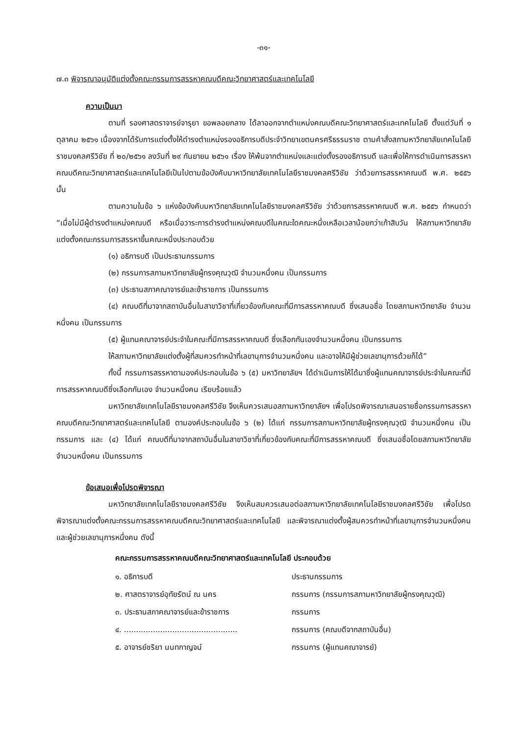-๓๑-
๗.๓ พิจารณาอนุมัติแต่งตั้งคณะกรรมการสรรหาคณบดีคณะวิทยาศาสตร์และเทคโนโลยี
ความเป็นมา
ตามที่ รองศาสตราจารย์จารุยา ขอพลอยกลาง ได้ลาออกจากตำแหน่งคณบดีคณะวิทยาศาสตร์และเทคโนโลยี ตั้งแต่วันที่ ๑ ตุลาคม ๒๕๖๑ เนื่องจากได้รับการแต่งตั้งให้ดำรงตำแหน่งรองอธิการบดีประจำวิทยาเขตนครศรีธรรมราช ตามคำสั่งสภามหาวิทยาลัยเทคโนโลยีราชมงคลศรีวิชัย ที่ ๒๐/๒๕๖๑ ลงวันที่ ๒๙ กันยายน ๒๕๖๑ เรื่อง ให้พ้นจากตำแหน่งและแต่งตั้งรองอธิการบดี และเพื่อให้การดำเนินการสรรหาคณบดีคณะวิทยาศาสตร์และเทคโนโลยีเป็นไปตามข้อบังคับมาหาวิทยาลัยเทคโนโลยีราชมงคลศรีวิชัย ว่าด้วยการสรรหาคณบดี พ.ศ. ๒๕๕๖ นั้น
ตามความในข้อ ๖ แห่งข้อบังคับมหาวิทยาลัยเทคโนโลยีราชมงคลศรีวิชัย ว่าด้วยการสรรหาคณบดี พ.ศ. ๒๕๕๖ กำหนดว่า “เมื่อไม่มีผู้ดำรงตำแหน่งคณบดี หรือเมื่อวาระการดำรงตำแหน่งคณบดีในคณะใดคณะหนึ่งเหลือเวลาน้อยกว่าเก้าสิบวัน ให้สภามหาวิทยาลัยแต่งตั้งคณะกรรมการสรรหาขึ้นคณะหนึ่งประกอบด้วย
(๑) อธิการบดี เป็นประธานกรรมการ
(๒) กรรมการสภามหาวิทยาลัยผู้ทรงคุณวุฒิ จำนวนหนึ่งคน เป็นกรรมการ
(๓) ประธานสภาคณาจารย์และข้าราชการ เป็นกรรมการ
(๔) คณบดีที่มาจากสถาบันอื่นในสาขาวิชาที่เกี่ยวข้องกับคณะที่มีการสรรหาคณบดี ซึ่งเสนอชื่อ โดยสภามหาวิทยาลัย จำนวนหนึ่งคน เป็นกรรมการ
(๕) ผู้แทนคณาจารย์ประจำในคณะที่มีการสรรหาคณบดี ซึ่งเลือกกันเองจำนวนหนึ่งคน เป็นกรรมการ
ให้สภามหาวิทยาลัยแต่งตั้งผู้ที่สมควรทำหน้าที่เลขานุการจำนวนหนึ่งคน และอาจให้มีผู้ช่วยเลขานุการด้วยก็ได้”
ทั้งนี้ กรรมการสรรหาตามองค์ประกอบในข้อ ๖ (๕) มหาวิทยาลัยฯ ได้ดำเนินการให้ได้มาซึ่งผู้แทนคณาจารย์ประจำในคณะที่มีการสรรหาคณบดีซึ่งเลือกกันเอง จำนวนหนึ่งคน เรียบร้อยแล้ว
มหาวิทยาลัยเทคโนโลยีราชมงคลศรีวิชัย จึงเห็นควรเสนอสภามหาวิทยาลัยฯ เพื่อโปรดพิจารณาเสนอรายชื่อกรรมการสรรหาคณบดีคณะวิทยาศาสตร์และเทคโนโลยี ตามองค์ประกอบในข้อ ๖ (๒) ได้แก่ กรรมการสภามหาวิทยาลัยผู้ทรงคุณวุฒิ จำนวนหนึ่งคน เป็นกรรมการ และ (๔) ได้แก่ คณบดีที่มาจากสถาบันอื่นในสาขาวิชาที่เกี่ยวข้องกับคณะที่มีการสรรหาคณบดี ซึ่งเสนอชื่อโดยสภามหาวิทยาลัย จำนวนหนึ่งคน เป็นกรรมการ
ข้อเสนอเพื่อโปรดพิจารณา
มหาวิทยาลัยเทคโนโลยีราชมงคลศรีวิชัย จึงเห็นสมควรเสนอต่อสภามหาวิทยาลัยเทคโนโลยีราชมงคลศรีวิชัย เพื่อโปรดพิจารณาแต่งตั้งคณะกรรมการสรรหาคณบดีคณะวิทยาศาสตร์และเทคโนโลยี และพิจารณาแต่งตั้งผู้สมควรทำหน้าที่เลขานุการจำนวนหนึ่งคน และผู้ช่วยเลขานุการหนึ่งคน ดังนี้
คณะกรรมการสรรหาคณบดีคณะวิทยาศาสตร์และเทคโนโลยี ประกอบด้วย
| ๑. อธิการบดี | ประธานกรรมการ |
| ๒. ศาสตราจารย์อุทัยรัตน์ ณ นคร | กรรมการ (กรรมการสภามหาวิทยาลัยผู้ทรงคุณวุฒิ) |
| ๓. ประธานสภาคณาจารย์และข้าราชการ | กรรมการ |
| ๔. ............................................... | กรรมการ (คณบดีจากสถาบันอื่น) |
| ๕. อาจารย์ชริยา นนทกาญจน์ | กรรมการ (ผู้แทนคณาจารย์) |